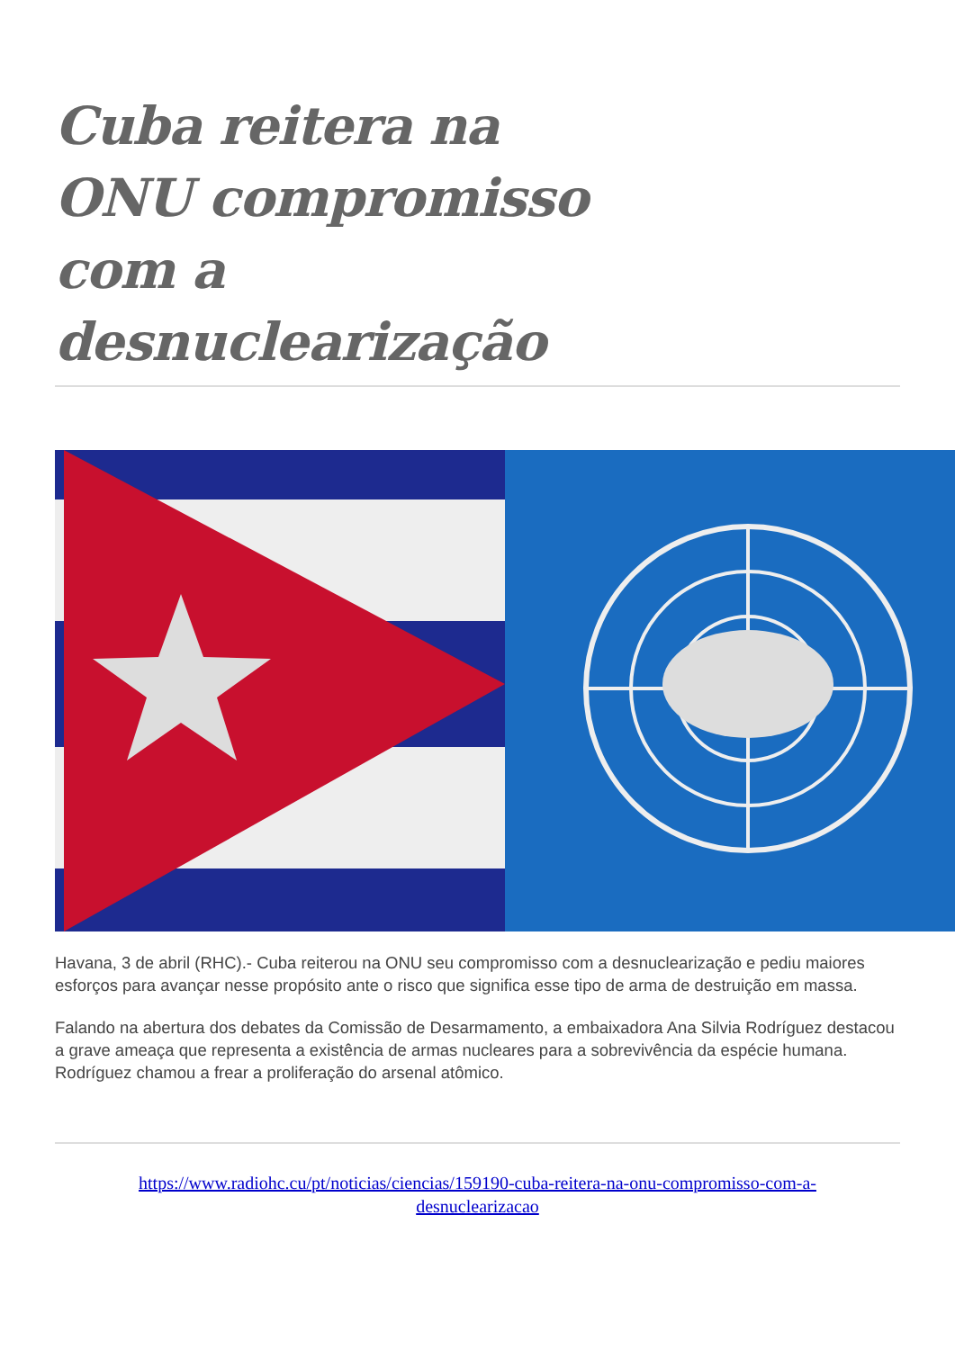Cuba reitera na ONU compromisso com a desnuclearização
Havana, 3 de abril (RHC).- Cuba reiterou na ONU seu compromisso com a desnuclearização e pediu maiores esforços para avançar nesse propósito ante o risco que significa esse tipo de arma de destruição em massa.
Falando na abertura dos debates da Comissão de Desarmamento, a embaixadora Ana Silvia Rodríguez destacou a grave ameaça que representa a existência de armas nucleares para a sobrevivência da espécie humana. Rodríguez chamou a frear a proliferação do arsenal atômico.
https://www.radiohc.cu/pt/noticias/ciencias/159190-cuba-reitera-na-onu-compromisso-com-a-
desnuclearizacao